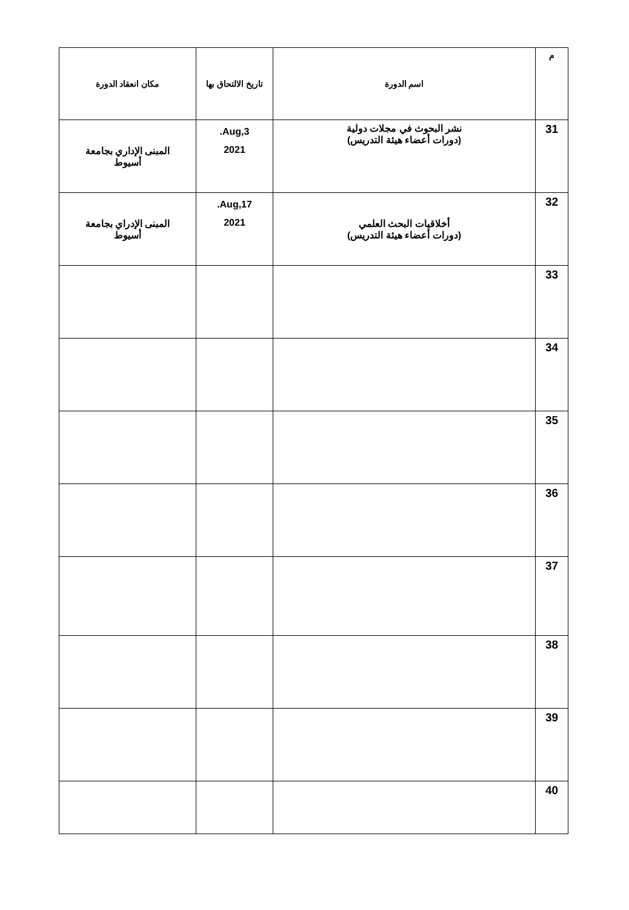| م | اسم الدورة | تاريخ الالتحاق بها | مكان انعقاد الدورة |
| --- | --- | --- | --- |
| 31 | نشر البحوث في مجلات دولية (دورات أعضاء هيئة التدريس) | Aug,3. 2021 | المبنى الإداري بجامعة أسيوط |
| 32 | أخلاقيات البحث العلمي (دورات أعضاء هيئة التدريس) | Aug,17. 2021 | المبنى الإدراي بجامعة أسيوط |
| 33 | | | |
| 34 | | | |
| 35 | | | |
| 36 | | | |
| 37 | | | |
| 38 | | | |
| 39 | | | |
| 40 | | | |